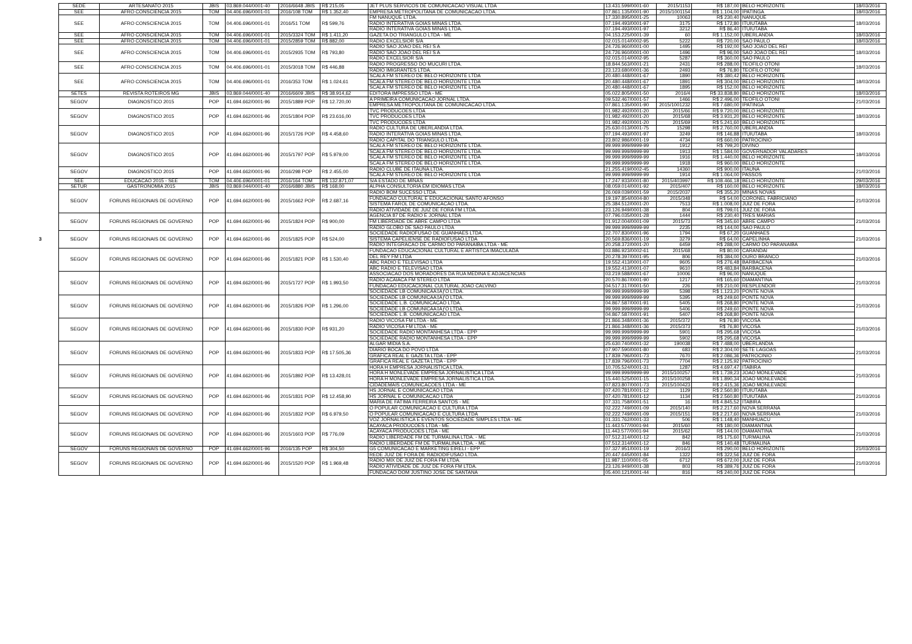| 3 | SEDE | ARTESANATO 2015 | JBIS | 03.869.044/0001-40 | 2016/6648 JBIS | R$ 215,05 | JET PLUS SERVICOS DE COMUNICACAO VISUAL LTDA | 13.431.599/0001-60 | 2015/1153 | R$ 187,00 | BELO HORIZONTE | 18/03/2016 |
| | SEE | AFRO CONSCIENCIA 2015 | TOM | 04.406.696/0001-01 | 2016/108 TOM | R$ 1.352,40 | EMPRESA METROPOLITANA DE COMUNICACAO LTDA. | 07.861.135/0001-90 | 2015/1001154 | R$ 1.104,00 | IPATINGA | 18/03/2016 |
| | SEE | AFRO CONSCIENCIA 2015 | TOM | 04.406.696/0001-01 | 2016/51 TOM | R$ 599,76 | FM NANUQUE LTDA. | 17.330.895/0001-25 | 10063 | R$ 230,40 | NANUQUE | 18/03/2016 |
| | | | | | | | RADIO INTERATIVA GOIAS MINAS LTDA. | 07.194.493/0001-97 | 3175 | R$ 172,80 | ITUIUTABA | |
| | | | | | | | RADIO INTERATIVA GOIAS MINAS LTDA. | 07.194.493/0001-97 | 3212 | R$ 86,40 | ITUIUTABA | |
| | SEE | AFRO CONSCIENCIA 2015 | TOM | 04.406.696/0001-01 | 2015/3324 TOM | R$ 1.411,20 | GAZETA DO TRIANGULO LTDA - ME | 04.153.225/0001-39 | 60 | R$ 1.152,00 | UBERLANDIA | 18/03/2016 |
| | SEE | AFRO CONSCIENCIA 2015 | TOM | 04.406.696/0001-01 | 2015/2859 TOM | R$ 882,00 | RADIO EXCELSIOR S/A | 02.015.014/0002-95 | 5222 | R$ 720,00 | SAO PAULO | 18/03/2016 |
| | SEE | AFRO CONSCIENCIA 2015 | TOM | 04.406.696/0001-01 | 2015/2935 TOM | R$ 793,80 | RADIO SAO JOAO DEL REI S A | 24.726.960/0001-00 | 1495 | R$ 192,00 | SAO JOAO DEL REI | 18/03/2016 |
| | | | | | | | RADIO SAO JOAO DEL REI S A | 24.726.960/0001-00 | 1496 | R$ 96,00 | SAO JOAO DEL REI | |
| | | | | | | | RADIO EXCELSIOR S/A | 02.015.014/0002-95 | 5287 | R$ 360,00 | SAO PAULO | |
| | SEE | AFRO CONSCIENCIA 2015 | TOM | 04.406.696/0001-01 | 2015/3018 TOM | R$ 446,88 | RADIO PROGRESSO DO MUCURI LTDA. | 18.844.563/0001-21 | 2431 | R$ 288,00 | TEOFILO OTONI | 18/03/2016 |
| | | | | | | | RADIO IMIGRANTES LTDA. | 23.123.680/0001-36 | 2493 | R$ 76,80 | TEOFILO OTONI | |
| | SEE | AFRO CONSCIENCIA 2015 | TOM | 04.406.696/0001-01 | 2016/353 TOM | R$ 1.024,61 | SCALA FM STEREO DE BELO HORIZONTE LTDA | 20.480.448/0001-67 | 1890 | R$ 380,42 | BELO HORIZONTE | 18/03/2016 |
| | | | | | | | SCALA FM STEREO DE BELO HORIZONTE LTDA | 20.480.448/0001-67 | 1891 | R$ 304,00 | BELO HORIZONTE | |
| | | | | | | | SCALA FM STEREO DE BELO HORIZONTE LTDA | 20.480.448/0001-67 | 1895 | R$ 152,00 | BELO HORIZONTE | |
| | SETES | REVISTA ROTEIROS MG | JBIS | 03.869.044/0001-40 | 2016/6609 JBIS | R$ 38.914,62 | EDITORA IMPRESSO LTDA - ME | 05.022.805/0001-50 | 2016/4 | R$ 33.838,80 | BELO HORIZONTE | 18/03/2016 |
| | SEGOV | DIAGNOSTICO 2015 | POP | 41.694.662/0001-96 | 2015/1889 POP | R$ 12.720,00 | A PRIMEIRA COMUNICACAO JORNAL LTDA. | 09.532.467/0001-57 | 1466 | R$ 2.496,00 | TEOFILO OTONI | 21/03/2016 |
| | | | | | | | EMPRESA METROPOLITANA DE COMUNICACAO LTDA. | 07.861.135/0001-90 | 2015/1001232 | R$ 7.680,00 | IPATINGA | |
| | SEGOV | DIAGNOSTICO 2015 | POP | 41.694.662/0001-96 | 2015/1804 POP | R$ 23.616,00 | TVC PRODUCOES LTDA | 01.982.492/0001-20 | 2015/66 | R$ 9.720,00 | BELO HORIZONTE | 18/03/2016 |
| | | | | | | | TVC PRODUCOES LTDA | 01.982.492/0001-20 | 2015/68 | R$ 3.931,20 | BELO HORIZONTE | |
| | | | | | | | TVC PRODUCOES LTDA | 01.982.492/0001-20 | 2015/69 | R$ 5.241,60 | BELO HORIZONTE | |
| | SEGOV | DIAGNOSTICO 2015 | POP | 41.694.662/0001-96 | 2015/1726 POP | R$ 4.458,60 | RADIO CULTURA DE UBERLANDIA LTDA. | 25.630.013/0001-75 | 15298 | R$ 2.760,00 | UBERLANDIA | 18/03/2016 |
| | | | | | | | RADIO INTERATIVA GOIAS MINAS LTDA. | 07.194.493/0001-97 | 3249 | R$ 146,88 | ITUIUTABA | |
| | | | | | | | RADIO CAPITAL DO TRIANGULO LTDA. | 23.802.986/0001-19 | 4734 | R$ 660,00 | PATROCINIO | |
| | SEGOV | DIAGNOSTICO 2015 | POP | 41.694.662/0001-96 | 2015/1797 POP | R$ 5.979,00 | SCALA FM STEREO DE BELO HORIZONTE LTDA. | 99.999.999/9999-99 | 1912 | R$ 799,20 | DIVINO | 18/03/2016 |
| | | | | | | | SCALA FM STEREO DE BELO HORIZONTE LTDA. | 99.999.999/9999-99 | 1913 | R$ 1.584,00 | GOVERNADOR VALADARES | |
| | | | | | | | SCALA FM STEREO DE BELO HORIZONTE LTDA | 99.999.999/9999-99 | 1916 | R$ 1.440,00 | BELO HORIZONTE | |
| | | | | | | | SCALA FM STEREO DE BELO HORIZONTE LTDA. | 99.999.999/9999-99 | 1918 | R$ 960,00 | BELO HORIZONTE | |
| | SEGOV | DIAGNOSTICO 2015 | POP | 41.694.662/0001-96 | 2016/298 POP | R$ 2.455,00 | RADIO CLUBE DE ITAUNA LTDA. | 21.255.419/0002-45 | 14360 | R$ 900,00 | ITAUNA | 21/03/2016 |
| | | | | | | | SCALA FM STEREO DE BELO HORIZONTE LTDA | 99.999.999/9999-99 | 1914 | R$ 1.064,00 | PASSOS | |
| | SEE | EDUCACAO 2015 - SEE | TOM | 04.406.696/0001-01 | 2016/164 TOM | R$ 132.871,07 | S/A ESTADO DE MINAS | 17.247.933/0001-80 | 2015/403997 | R$ 108.466,18 | BELO HORIZONTE | 29/03/2016 |
| | SETUR | GASTRONOMIA 2015 | JBIS | 03.869.044/0001-40 | 2016/6880 JBIS | R$ 168,00 | ALPHA CONSULTORIA EM IDIOMAS LTDA | 08.059.014/0001-92 | 2015/407 | R$ 160,00 | BELO HORIZONTE | 18/03/2016 |
| | SEGOV | FORUNS REGIONAIS DE GOVERNO | POP | 41.694.662/0001-96 | 2015/1662 POP | R$ 2.687,16 | RADIO BOM SUCESSO LTDA. | 26.069.039/0001-59 | 2015/2037 | R$ 355,20 | MINAS NOVAS | 21/03/2016 |
| | | | | | | | FUNDACAO CULTURAL E EDUCACIONAL SANTO AFONSO | 19.197.854/0004-80 | 2015/348 | R$ 54,00 | CORONEL FABRICIANO | |
| | | | | | | | SISTEMA FAROL DE COMUNICACAO LTDA. | 25.384.512/0001-20 | 7513 | R$ 1.008,00 | JUIZ DE FORA | |
| | | | | | | | RADIO ATIVIDADE DE JUIZ DE FORA FM LTDA. | 23.126.949/0001-38 | 804 | R$ 799,01 | JUIZ DE FORA | |
| | SEGOV | FORUNS REGIONAIS DE GOVERNO | POP | 41.694.662/0001-96 | 2015/1824 POP | R$ 900,00 | AGENCIA 87 DE RADIO E JORNAL LTDA | 07.796.035/0001-28 | 1444 | R$ 230,40 | TRES MARIAS | 21/03/2016 |
| | | | | | | | FM LIBERDADE DE ABRE CAMPO LTDA | 01.912.004/0001-09 | 2015/73 | R$ 345,60 | ABRE CAMPO | |
| | | | | | | | RADIO GLOBO DE SAO PAULO LTDA | 99.999.999/9999-99 | 2235 | R$ 144,00 | SAO PAULO | |
| | SEGOV | FORUNS REGIONAIS DE GOVERNO | POP | 41.694.662/0001-96 | 2015/1825 POP | R$ 524,00 | SOCIEDADE RADIOFUSAO DE GUANHAES LTDA. | 22.707.830/0001-96 | 1794 | R$ 67,20 | GUANHAES | 21/03/2016 |
| | | | | | | | SISTEMA CAPELIENSE DE RADIOFUSAO LTDA | 20.569.836/0001-19 | 3279 | R$ 64,00 | CAPELINHA | |
| | | | | | | | RADIO INTEGRACAO DE CARMO DO PARANAIBA LTDA - ME | 20.258.372/0001-20 | 6459 | R$ 288,00 | CARMO DO PARANAIBA | |
| | SEGOV | FORUNS REGIONAIS DE GOVERNO | POP | 41.694.662/0001-96 | 2015/1821 POP | R$ 1.530,40 | FUNDACAO EDUCACIONAL CULTURAL E ARTISTCA IMACULADA | 03.886.923/0002-61 | 2015/68 | R$ 80,00 | CARANDAI | 21/03/2016 |
| | | | | | | | DEL REY FM LTDA | 20.278.397/0001-95 | 806 | R$ 384,00 | OURO BRANCO | |
| | | | | | | | ABC RADIO E TELEVISAO LTDA | 19.552.413/0001-07 | 9605 | R$ 276,48 | BARBACENA | |
| | | | | | | | ABC RADIO E TELEVISAO LTDA | 19.552.413/0001-07 | 9610 | R$ 483,84 | BARBACENA | |
| | SEGOV | FORUNS REGIONAIS DE GOVERNO | POP | 41.694.662/0001-96 | 2015/1727 POP | R$ 1.993,50 | ASSOCIACAO DOS MORADORES DA RUA MEDINA E ADJACENCIAS | 03.219.588/0001-67 | 10006 | R$ 96,00 | NANUQUE | 21/03/2016 |
| | | | | | | | RADIO ACAIACA FM STEREO LTDA | 20.570.867/0001-90 | 1217 | R$ 165,60 | DIAMANTINA | |
| | | | | | | | FUNDACAO EDUCACIONAL CULTURAL JOAO CALVINO | 04.517.317/0001-50 | 226 | R$ 210,00 | RESPLENDOR | |
| | | | | | | | SOCIEDADE LB COMUNICAÃ‡ÃƒO LTDA. | 99.999.999/9999-99 | 5398 | R$ 1.123,20 | PONTE NOVA | |
| | SEGOV | FORUNS REGIONAIS DE GOVERNO | POP | 41.694.662/0001-96 | 2015/1826 POP | R$ 1.296,00 | SOCIEDADE LB COMUNICAÃ‡ÃƒO LTDA. | 99.999.999/9999-99 | 5395 | R$ 249,60 | PONTE NOVA | 21/03/2016 |
| | | | | | | | SOCIEDADE L.B. COMUNICACAO LTDA. | 04.867.587/0001-91 | 5405 | R$ 268,80 | PONTE NOVA | |
| | | | | | | | SOCIEDADE LB COMUNICAÃ‡ÃƒO LTDA. | 99.999.999/9999-99 | 5406 | R$ 249,60 | PONTE NOVA | |
| | | | | | | | SOCIEDADE L.B. COMUNICACAO LTDA. | 04.867.587/0001-91 | 5407 | R$ 268,80 | PONTE NOVA | |
| | SEGOV | FORUNS REGIONAIS DE GOVERNO | POP | 41.694.662/0001-96 | 2015/1830 POP | R$ 931,20 | RADIO VICOSA FM LTDA - ME | 21.866.348/0001-36 | 2015/372 | R$ 76,80 | VICOSA | 21/03/2016 |
| | | | | | | | RADIO VICOSA FM LTDA - ME | 21.866.348/0001-36 | 2015/373 | R$ 76,80 | VICOSA | |
| | | | | | | | SOCIEDADE RADIO MONTANHESA LTDA - EPP | 99.999.999/9999-99 | 5901 | R$ 295,68 | VICOSA | |
| | | | | | | | SOCIEDADE RADIO MONTANHESA LTDA - EPP | 99.999.999/9999-99 | 5902 | R$ 295,68 | VICOSA | |
| | SEGOV | FORUNS REGIONAIS DE GOVERNO | POP | 41.694.662/0001-96 | 2015/1833 POP | R$ 17.505,36 | ALGAR MIDIA S.A. | 25.630.740/0001-32 | 190038 | R$ 7.488,00 | UBERLANDIA | 21/03/2016 |
| | | | | | | | DIARIO BOCA DO POVO LTDA | 07.907.590/0001-80 | 683 | R$ 2.304,00 | SETE LAGOAS | |
| | | | | | | | GRAFICA REAL E GAZETA LTDA - EPP | 17.839.796/0001-73 | 7670 | R$ 2.086,36 | PATROCINIO | |
| | | | | | | | GRAFICA REAL E GAZETA LTDA - EPP | 17.839.796/0001-73 | 7704 | R$ 2.125,92 | PATROCINIO | |
| | SEGOV | FORUNS REGIONAIS DE GOVERNO | POP | 41.694.662/0001-96 | 2015/1892 POP | R$ 13.428,01 | HORA H EMPRESA JORNALISTICA LTDA. | 10.705.524/0001-31 | 1287 | R$ 4.697,47 | ITABIRA | 21/03/2016 |
| | | | | | | | HORA H MONLEVADE EMPRESA JORNALISTICA LTDA | 99.999.999/9999-99 | 2015/100257 | R$ 1.739,23 | JOAO MONLEVADE | |
| | | | | | | | HORA H MONLEVADE EMPRESA JORNALISTICA LTDA. | 15.440.525/0001-15 | 2015/100258 | R$ 1.890,34 | JOAO MONLEVADE | |
| | | | | | | | CIDADEMAIS COMUNICACOES LTDA - ME | 07.823.807/0001-73 | 2015/100423 | R$ 2.415,36 | JOAO MONLEVADE | |
| | SEGOV | FORUNS REGIONAIS DE GOVERNO | POP | 41.694.662/0001-96 | 2015/1831 POP | R$ 12.458,90 | HS JORNAL E COMUNICACAO LTDA | 07.420.781/0001-12 | 1129 | R$ 2.560,80 | ITUIUTABA | 21/03/2016 |
| | | | | | | | HS JORNAL E COMUNICACAO LTDA | 07.420.781/0001-12 | 1134 | R$ 2.560,80 | ITUIUTABA | |
| | | | | | | | MARIA DE FATIMA FERREIRA SANTOS - ME | 07.331.758/0001-51 | 16 | R$ 4.845,52 | ITABIRA | |
| | SEGOV | FORUNS REGIONAIS DE GOVERNO | POP | 41.694.662/0001-96 | 2015/1832 POP | R$ 6.979,50 | O POPULAR COMUNICACAO E CULTURA LTDA | 02.222.749/0001-09 | 2015/140 | R$ 2.217,60 | NOVA SERRANA | 21/03/2016 |
| | | | | | | | O POPULAR COMUNICACAO E CULTURA LTDA | 02.222.749/0001-09 | 2015/151 | R$ 2.217,60 | NOVA SERRANA | |
| | | | | | | | VOZ JORNALISTICA E EVENTOS SOCIEDADE SIMPLES LTDA - ME | 01.331.762/0001-33 | 506 | R$ 1.148,40 | MANHUACU | |
| | SEGOV | FORUNS REGIONAIS DE GOVERNO | POP | 41.694.662/0001-96 | 2015/1603 POP | R$ 776,09 | ACAYACA PRODUCOES LTDA - ME | 11.443.577/0001-94 | 2015/60 | R$ 180,00 | DIAMANTINA | 21/03/2016 |
| | | | | | | | ACAYACA PRODUCOES LTDA - ME | 11.443.577/0001-94 | 2015/62 | R$ 144,00 | DIAMANTINA | |
| | | | | | | | RADIO LIBERDADE FM DE TURMALINA LTDA. - ME | 07.512.314/0001-12 | 842 | R$ 175,60 | TURMALINA | |
| | | | | | | | RADIO LIBERDADE FM DE TURMALINA LTDA. - ME | 07.512.314/0001-12 | 846 | R$ 140,48 | TURMALINA | |
| | SEGOV | FORUNS REGIONAIS DE GOVERNO | POP | 41.694.662/0001-96 | 2016/135 POP | R$ 304,50 | G5 COMUNICACAO E MARKETING EIRELI - EPP | 07.327.951/0001-19 | 2016/3 | R$ 290,00 | BELO HORIZONTE | 21/03/2016 |
| | SEGOV | FORUNS REGIONAIS DE GOVERNO | POP | 41.694.662/0001-96 | 2015/1520 POP | R$ 1.969,48 | REDE JUIZ DE FORA DE RADIODIFUSAO LTDA. | 20.447.645/0001-84 | 1322 | R$ 322,56 | JUIZ DE FORA | 21/03/2016 |
| | | | | | | | RADIO MIX DE JUIZ DE FORA FM LTDA. | 11.987.110/0001-05 | 6712 | R$ 672,00 | JUIZ DE FORA | |
| | | | | | | | RADIO ATIVIDADE DE JUIZ DE FORA FM LTDA. | 23.126.949/0001-38 | 803 | R$ 389,76 | JUIZ DE FORA | |
| | | | | | | | FUNDACAO DOM JUSTINO JOSE DE SANTANA | 05.400.121/0001-44 | 816 | R$ 240,00 | JUIZ DE FORA | |